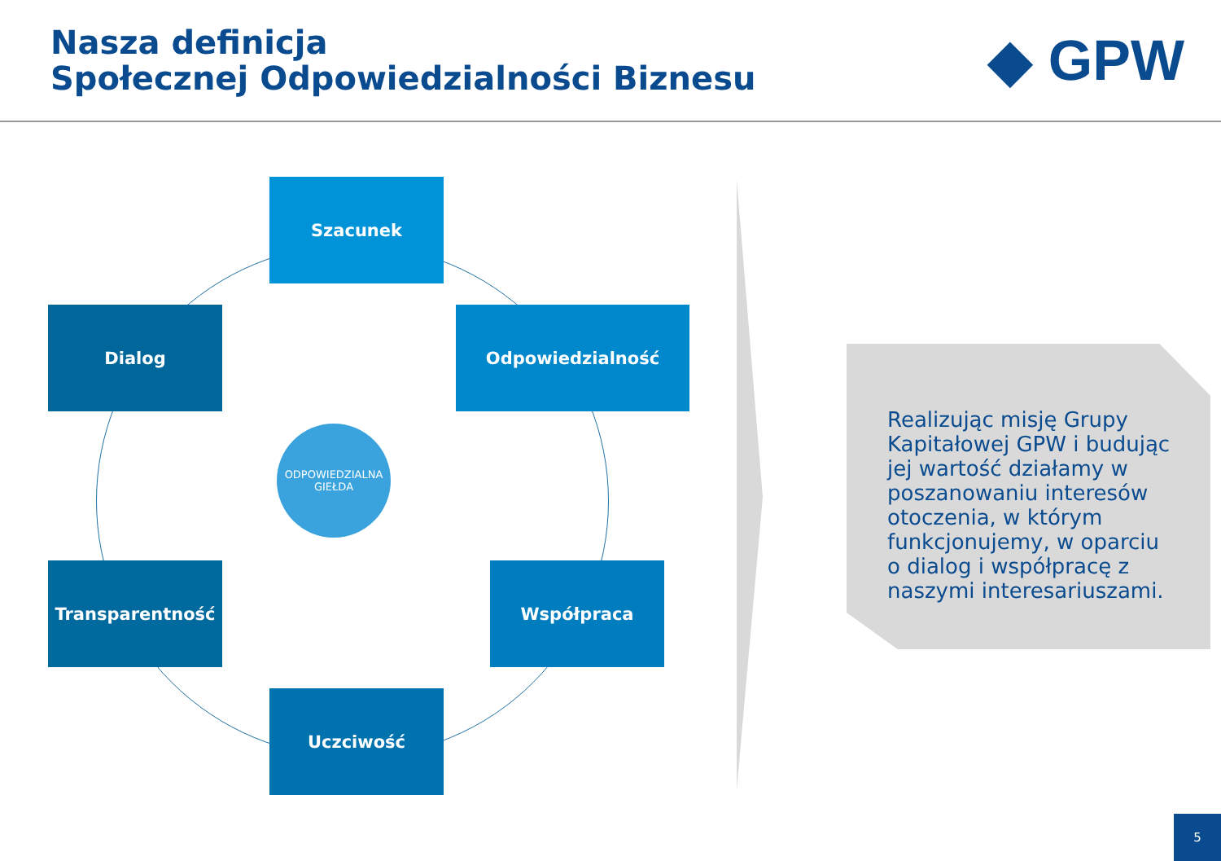Nasza definicja
Społecznej Odpowiedzialności Biznesu
◆ GPW
Szacunek
Dialog Odpowiedzialność
ODPOWIEDZIALNA GIEŁDA
Transparentność Współpraca
Uczciwość
Realizując misję Grupy Kapitałowej GPW i budując jej wartość działamy w poszanowaniu interesów otoczenia, w którym funkcjonujemy, w oparciu o dialog i współpracę z naszymi interesariuszami.
5